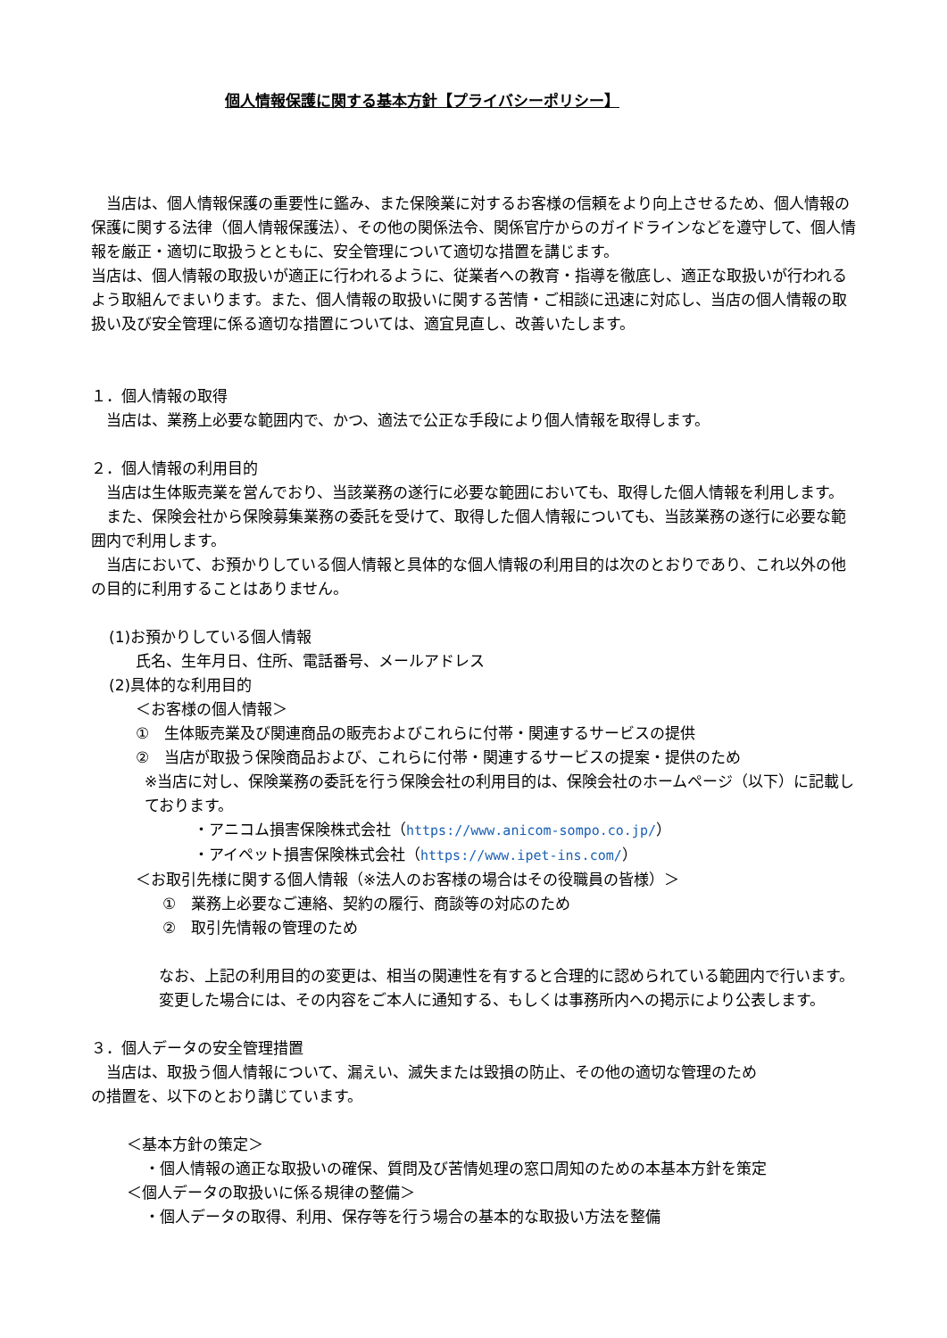個人情報保護に関する基本方針【プライバシーポリシー】
　当店は、個人情報保護の重要性に鑑み、また保険業に対するお客様の信頼をより向上させるため、個人情報の保護に関する法律（個人情報保護法）、その他の関係法令、関係官庁からのガイドラインなどを遵守して、個人情報を厳正・適切に取扱うとともに、安全管理について適切な措置を講じます。
当店は、個人情報の取扱いが適正に行われるように、従業者への教育・指導を徹底し、適正な取扱いが行われるよう取組んでまいります。また、個人情報の取扱いに関する苦情・ご相談に迅速に対応し、当店の個人情報の取扱い及び安全管理に係る適切な措置については、適宜見直し、改善いたします。
１．個人情報の取得
　当店は、業務上必要な範囲内で、かつ、適法で公正な手段により個人情報を取得します。
２．個人情報の利用目的
　当店は生体販売業を営んでおり、当該業務の遂行に必要な範囲においても、取得した個人情報を利用します。
　また、保険会社から保険募集業務の委託を受けて、取得した個人情報についても、当該業務の遂行に必要な範囲内で利用します。
　当店において、お預かりしている個人情報と具体的な個人情報の利用目的は次のとおりであり、これ以外の他の目的に利用することはありません。
(1)お預かりしている個人情報
氏名、生年月日、住所、電話番号、メールアドレス
(2)具体的な利用目的
＜お客様の個人情報＞
①　生体販売業及び関連商品の販売およびこれらに付帯・関連するサービスの提供
②　当店が取扱う保険商品および、これらに付帯・関連するサービスの提案・提供のため
※当店に対し、保険業務の委託を行う保険会社の利用目的は、保険会社のホームページ（以下）に記載しております。
・アニコム損害保険株式会社（https://www.anicom-sompo.co.jp/）
・アイペット損害保険株式会社（https://www.ipet-ins.com/）
＜お取引先様に関する個人情報（※法人のお客様の場合はその役職員の皆様）＞
①　業務上必要なご連絡、契約の履行、商談等の対応のため
②　取引先情報の管理のため
なお、上記の利用目的の変更は、相当の関連性を有すると合理的に認められている範囲内で行います。変更した場合には、その内容をご本人に通知する、もしくは事務所内への掲示により公表します。
３．個人データの安全管理措置
　当店は、取扱う個人情報について、漏えい、滅失または毀損の防止、その他の適切な管理のため
の措置を、以下のとおり講じています。
＜基本方針の策定＞
・個人情報の適正な取扱いの確保、質問及び苦情処理の窓口周知のための本基本方針を策定
＜個人データの取扱いに係る規律の整備＞
・個人データの取得、利用、保存等を行う場合の基本的な取扱い方法を整備